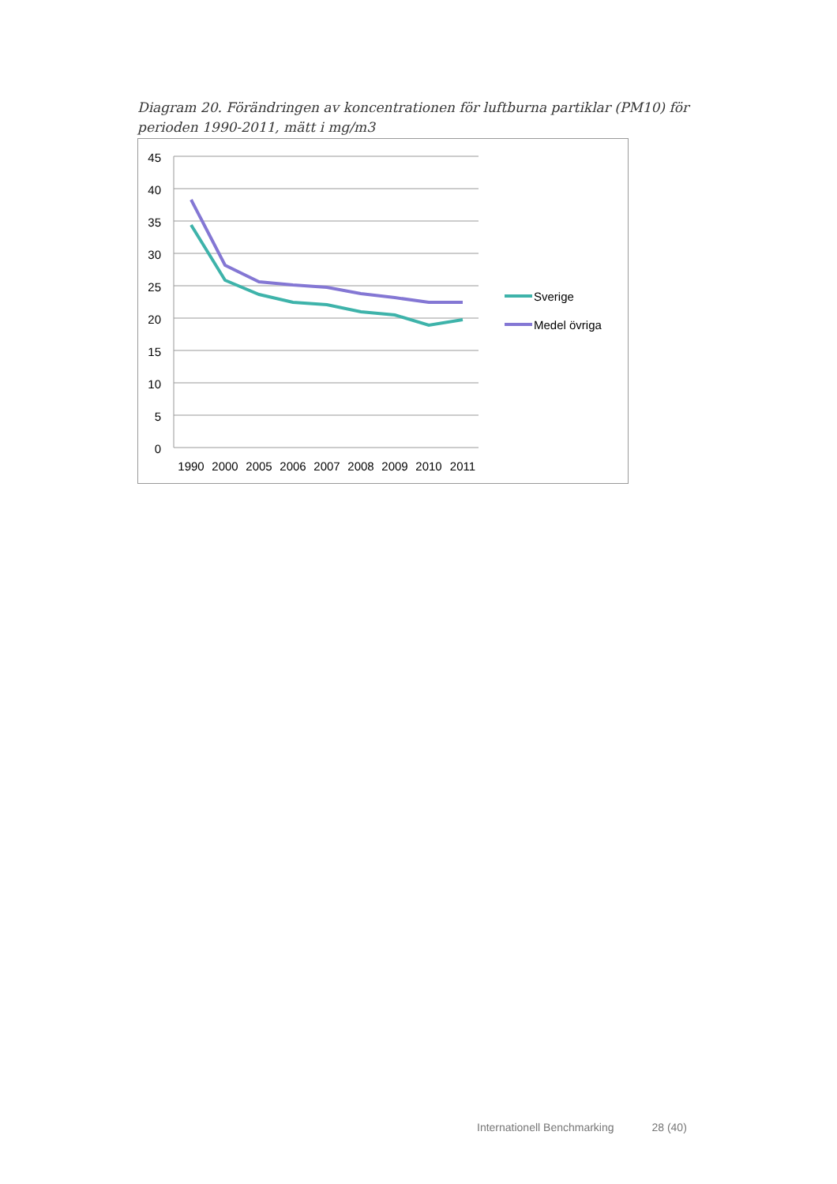Diagram 20. Förändringen av koncentrationen för luftburna partiklar (PM10) för perioden 1990-2011, mätt i mg/m3
45
40
35
30
25
20
15
10
5
0
1990
2000
2005
2006
2007
2008
2009
2010
2011
Sverige
Medel övriga
Internationell Benchmarking 28 (40)